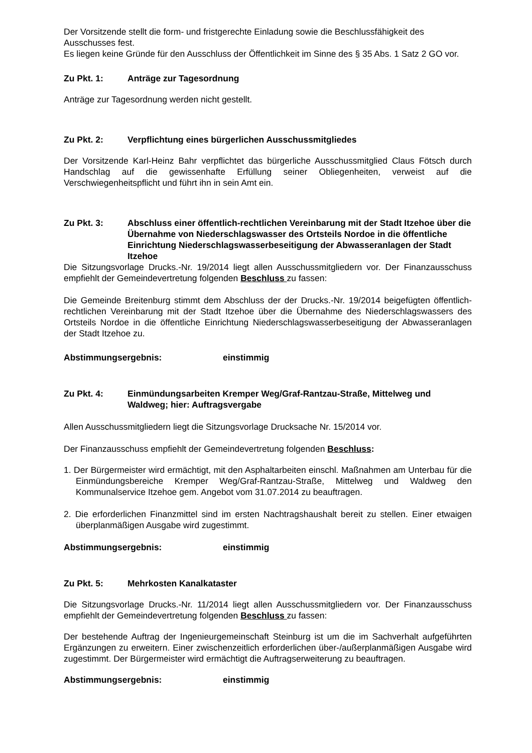Der Vorsitzende stellt die form- und fristgerechte Einladung sowie die Beschlussfähigkeit des Ausschusses fest.
Es liegen keine Gründe für den Ausschluss der Öffentlichkeit im Sinne des § 35 Abs. 1 Satz 2 GO vor.
Zu Pkt. 1: Anträge zur Tagesordnung
Anträge zur Tagesordnung werden nicht gestellt.
Zu Pkt. 2: Verpflichtung eines bürgerlichen Ausschussmitgliedes
Der Vorsitzende Karl-Heinz Bahr verpflichtet das bürgerliche Ausschussmitglied Claus Fötsch durch Handschlag auf die gewissenhafte Erfüllung seiner Obliegenheiten, verweist auf die Verschwiegenheitspflicht und führt ihn in sein Amt ein.
Zu Pkt. 3: Abschluss einer öffentlich-rechtlichen Vereinbarung mit der Stadt Itzehoe über die Übernahme von Niederschlagswasser des Ortsteils Nordoe in die öffentliche Einrichtung Niederschlagswasserbeseitigung der Abwasseranlagen der Stadt Itzehoe
Die Sitzungsvorlage Drucks.-Nr. 19/2014 liegt allen Ausschussmitgliedern vor. Der Finanzausschuss empfiehlt der Gemeindevertretung folgenden Beschluss zu fassen:
Die Gemeinde Breitenburg stimmt dem Abschluss der der Drucks.-Nr. 19/2014 beigefügten öffentlich-rechtlichen Vereinbarung mit der Stadt Itzehoe über die Übernahme des Niederschlagswassers des Ortsteils Nordoe in die öffentliche Einrichtung Niederschlagswasserbeseitigung der Abwasseranlagen der Stadt Itzehoe zu.
Abstimmungsergebnis: einstimmig
Zu Pkt. 4: Einmündungsarbeiten Kremper Weg/Graf-Rantzau-Straße, Mittelweg und Waldweg; hier: Auftragsvergabe
Allen Ausschussmitgliedern liegt die Sitzungsvorlage Drucksache Nr. 15/2014 vor.
Der Finanzausschuss empfiehlt der Gemeindevertretung folgenden Beschluss:
1. Der Bürgermeister wird ermächtigt, mit den Asphaltarbeiten einschl. Maßnahmen am Unterbau für die Einmündungsbereiche Kremper Weg/Graf-Rantzau-Straße, Mittelweg und Waldweg den Kommunalservice Itzehoe gem. Angebot vom 31.07.2014 zu beauftragen.
2. Die erforderlichen Finanzmittel sind im ersten Nachtragshaushalt bereit zu stellen. Einer etwaigen überplanmäßigen Ausgabe wird zugestimmt.
Abstimmungsergebnis: einstimmig
Zu Pkt. 5: Mehrkosten Kanalkataster
Die Sitzungsvorlage Drucks.-Nr. 11/2014 liegt allen Ausschussmitgliedern vor. Der Finanzausschuss empfiehlt der Gemeindevertretung folgenden Beschluss zu fassen:
Der bestehende Auftrag der Ingenieurgemeinschaft Steinburg ist um die im Sachverhalt aufgeführten Ergänzungen zu erweitern. Einer zwischenzeitlich erforderlichen über-/außerplanmäßigen Ausgabe wird zugestimmt. Der Bürgermeister wird ermächtigt die Auftragserweiterung zu beauftragen.
Abstimmungsergebnis: einstimmig